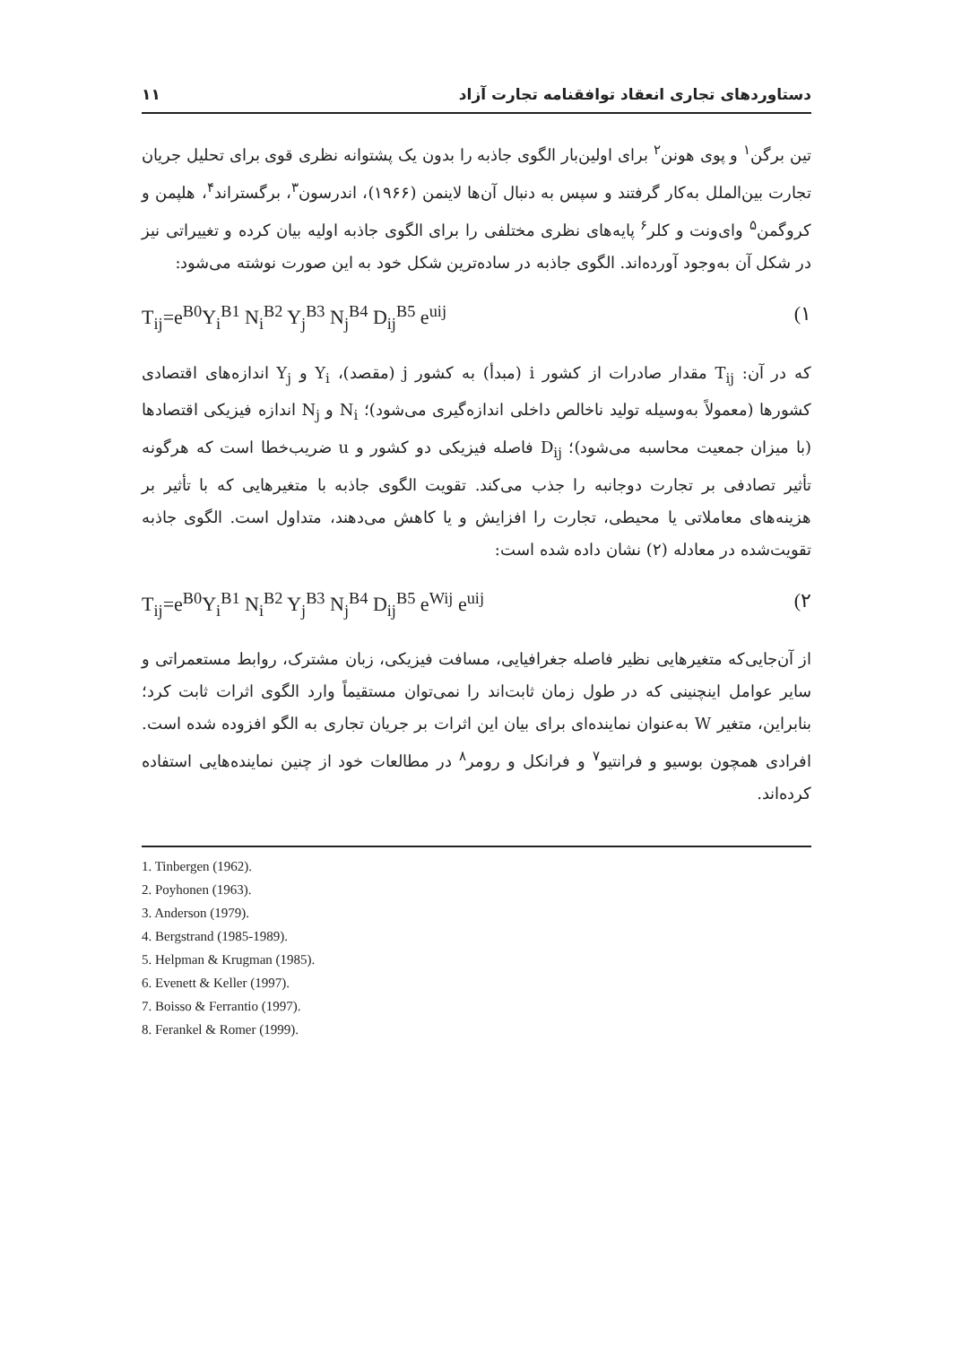دستاوردهای تجاری انعقاد توافقنامه تجارت آزاد ۱۱
تین برگن<sup>۱</sup> و پوی هونن<sup>۲</sup> برای اولین‌بار الگوی جاذبه را بدون یک پشتوانه نظری قوی برای تحلیل جریان تجارت بین‌الملل به‌کار گرفتند و سپس به دنبال آن‌ها لاینمن (۱۹۶۶)، اندرسون<sup>۳</sup>، برگستراند<sup>۴</sup>، هلپمن و کروگمن<sup>۵</sup> وای‌ونت و کلر<sup>۶</sup> پایه‌های نظری مختلفی را برای الگوی جاذبه اولیه بیان کرده و تغییراتی نیز در شکل آن به‌وجود آورده‌اند. الگوی جاذبه در ساده‌ترین شکل خود به این صورت نوشته می‌شود:
T<sub>ij</sub>=e<sup>B0</sup>Y<sub>i</sub><sup>B1</sup> N<sub>i</sub><sup>B2</sup> Y<sub>j</sub><sup>B3</sup> N<sub>j</sub><sup>B4</sup> D<sub>ij</sub><sup>B5</sup> e<sup>uij</sup> (۱
که در آن: T<sub>ij</sub> مقدار صادرات از کشور i (مبدأ) به کشور j (مقصد)، Y<sub>i</sub> و Y<sub>j</sub> اندازه‌های اقتصادی کشورها (معمولاً به‌وسیله تولید ناخالص داخلی اندازه‌گیری می‌شود)؛ N<sub>i</sub> و N<sub>j</sub> اندازه فیزیکی اقتصادها (با میزان جمعیت محاسبه می‌شود)؛ D<sub>ij</sub> فاصله فیزیکی دو کشور و u ضریب‌خطا است که هرگونه تأثیر تصادفی بر تجارت دوجانبه را جذب می‌کند. تقویت الگوی جاذبه با متغیرهایی که با تأثیر بر هزینه‌های معاملاتی یا محیطی، تجارت را افزایش و یا کاهش می‌دهند، متداول است. الگوی جاذبه تقویت‌شده در معادله (۲) نشان داده شده است:
T<sub>ij</sub>=e<sup>B0</sup>Y<sub>i</sub><sup>B1</sup> N<sub>i</sub><sup>B2</sup> Y<sub>j</sub><sup>B3</sup> N<sub>j</sub><sup>B4</sup> D<sub>ij</sub><sup>B5</sup> e<sup>Wij</sup> e<sup>uij</sup> (۲
از آن‌جایی‌که متغیرهایی نظیر فاصله جغرافیایی، مسافت فیزیکی، زبان مشترک، روابط مستعمراتی و سایر عوامل اینچنینی که در طول زمان ثابت‌اند را نمی‌توان مستقیماً وارد الگوی اثرات ثابت کرد؛ بنابراین، متغیر W به‌عنوان نماینده‌ای برای بیان این اثرات بر جریان تجاری به الگو افزوده شده است. افرادی همچون بوسیو و فرانتیو<sup>۷</sup> و فرانکل و رومر<sup>۸</sup> در مطالعات خود از چنین نماینده‌هایی استفاده کرده‌اند.
1. Tinbergen (1962).
2. Poyhonen (1963).
3. Anderson (1979).
4. Bergstrand (1985-1989).
5. Helpman & Krugman (1985).
6. Evenett & Keller (1997).
7. Boisso & Ferrantio (1997).
8. Ferankel & Romer (1999).